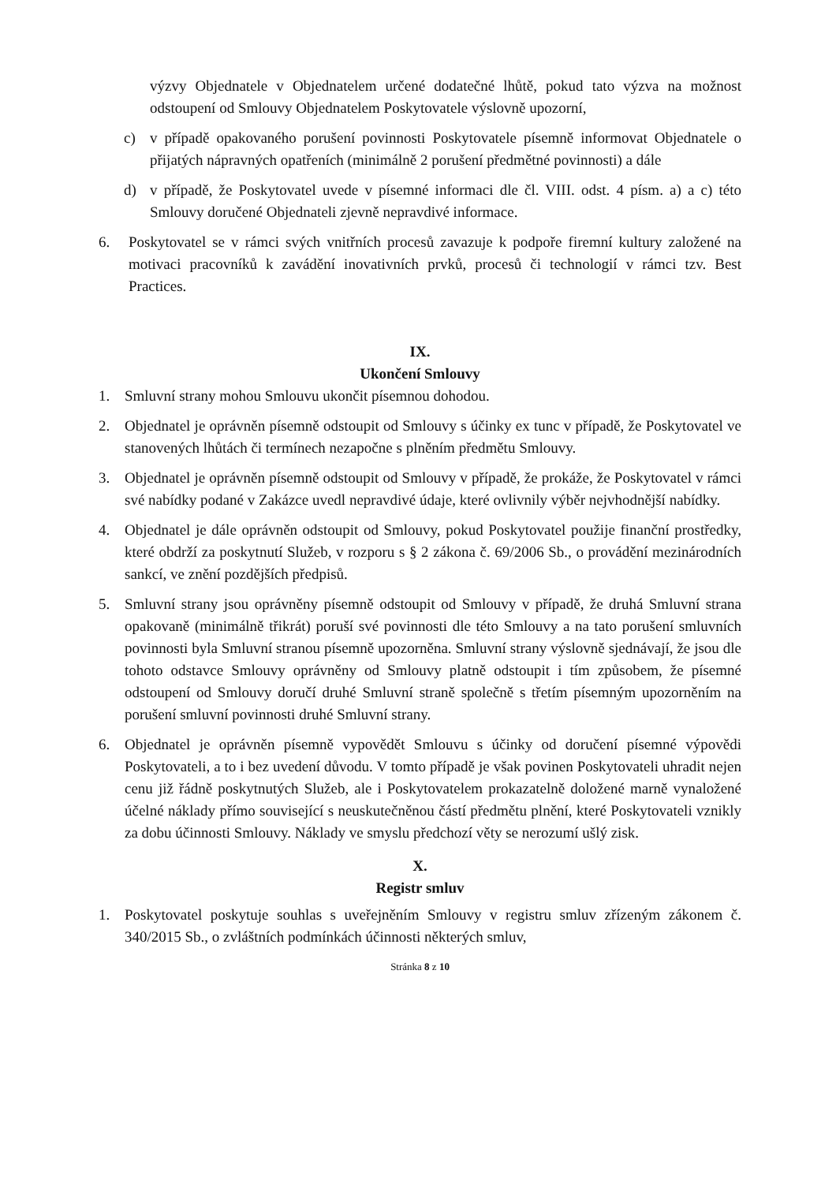výzvy Objednatele v Objednatelem určené dodatečné lhůtě, pokud tato výzva na možnost odstoupení od Smlouvy Objednatelem Poskytovatele výslovně upozorní,
c) v případě opakovaného porušení povinnosti Poskytovatele písemně informovat Objednatele o přijatých nápravných opatřeních (minimálně 2 porušení předmětné povinnosti) a dále
d) v případě, že Poskytovatel uvede v písemné informaci dle čl. VIII. odst. 4 písm. a) a c) této Smlouvy doručené Objednateli zjevně nepravdivé informace.
6. Poskytovatel se v rámci svých vnitřních procesů zavazuje k podpoře firemní kultury založené na motivaci pracovníků k zavádění inovativních prvků, procesů či technologií v rámci tzv. Best Practices.
IX.
Ukončení Smlouvy
1. Smluvní strany mohou Smlouvu ukončit písemnou dohodou.
2. Objednatel je oprávněn písemně odstoupit od Smlouvy s účinky ex tunc v případě, že Poskytovatel ve stanovených lhůtách či termínech nezapočne s plněním předmětu Smlouvy.
3. Objednatel je oprávněn písemně odstoupit od Smlouvy v případě, že prokáže, že Poskytovatel v rámci své nabídky podané v Zakázce uvedl nepravdivé údaje, které ovlivnily výběr nejvhodnější nabídky.
4. Objednatel je dále oprávněn odstoupit od Smlouvy, pokud Poskytovatel použije finanční prostředky, které obdrží za poskytnutí Služeb, v rozporu s § 2 zákona č. 69/2006 Sb., o provádění mezinárodních sankcí, ve znění pozdějších předpisů.
5. Smluvní strany jsou oprávněny písemně odstoupit od Smlouvy v případě, že druhá Smluvní strana opakovaně (minimálně třikrát) poruší své povinnosti dle této Smlouvy a na tato porušení smluvních povinnosti byla Smluvní stranou písemně upozorněna. Smluvní strany výslovně sjednávají, že jsou dle tohoto odstavce Smlouvy oprávněny od Smlouvy platně odstoupit i tím způsobem, že písemné odstoupení od Smlouvy doručí druhé Smluvní straně společně s třetím písemným upozorněním na porušení smluvní povinnosti druhé Smluvní strany.
6. Objednatel je oprávněn písemně vypovědět Smlouvu s účinky od doručení písemné výpovědi Poskytovateli, a to i bez uvedení důvodu. V tomto případě je však povinen Poskytovateli uhradit nejen cenu již řádně poskytnutých Služeb, ale i Poskytovatelem prokazatelně doložené marně vynaložené účelné náklady přímo související s neuskutečněnou částí předmětu plnění, které Poskytovateli vznikly za dobu účinnosti Smlouvy. Náklady ve smyslu předchozí věty se nerozumí ušlý zisk.
X.
Registr smluv
1. Poskytovatel poskytuje souhlas s uveřejněním Smlouvy v registru smluv zřízeným zákonem č. 340/2015 Sb., o zvláštních podmínkách účinnosti některých smluv,
Stránka 8 z 10